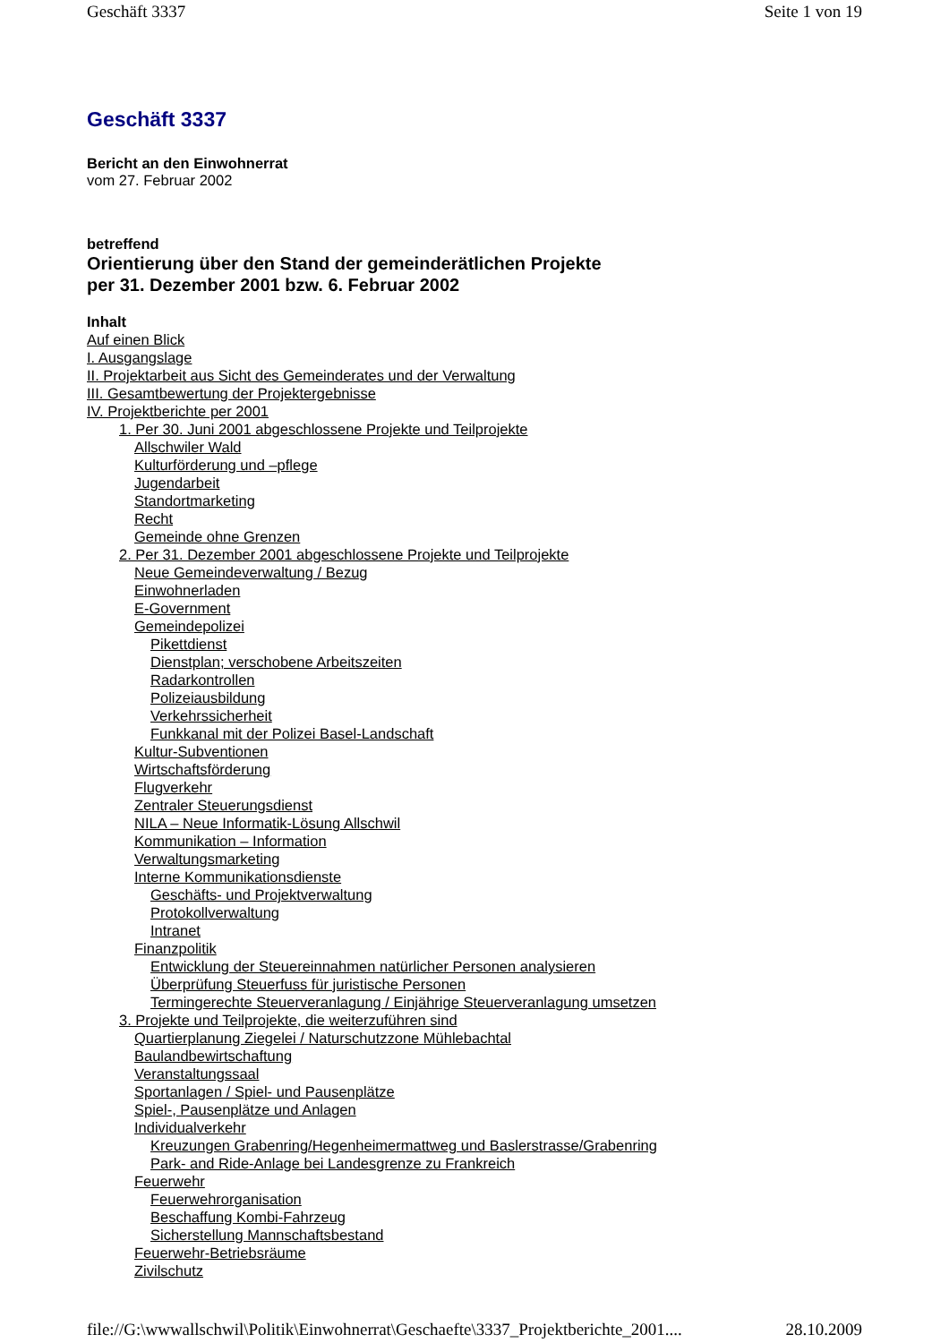Geschäft 3337 Seite 1 von 19
Geschäft 3337
Bericht an den Einwohnerrat
vom 27. Februar 2002
betreffend
Orientierung über den Stand der gemeinderätlichen Projekte
per 31. Dezember 2001 bzw. 6. Februar 2002
Inhalt
Auf einen Blick
I. Ausgangslage
II. Projektarbeit aus Sicht des Gemeinderates und der Verwaltung
III. Gesamtbewertung der Projektergebnisse
IV. Projektberichte per 2001
1. Per 30. Juni 2001 abgeschlossene Projekte und Teilprojekte
Allschwiler Wald
Kulturförderung und –pflege
Jugendarbeit
Standortmarketing
Recht
Gemeinde ohne Grenzen
2. Per 31. Dezember 2001 abgeschlossene Projekte und Teilprojekte
Neue Gemeindeverwaltung / Bezug
Einwohnerladen
E-Government
Gemeindepolizei
Pikettdienst
Dienstplan; verschobene Arbeitszeiten
Radarkontrollen
Polizeiausbildung
Verkehrssicherheit
Funkkanal mit der Polizei Basel-Landschaft
Kultur-Subventionen
Wirtschaftsförderung
Flugverkehr
Zentraler Steuerungsdienst
NILA – Neue Informatik-Lösung Allschwil
Kommunikation – Information
Verwaltungsmarketing
Interne Kommunikationsdienste
Geschäfts- und Projektverwaltung
Protokollverwaltung
Intranet
Finanzpolitik
Entwicklung der Steuereinnahmen natürlicher Personen analysieren
Überprüfung Steuerfuss für juristische Personen
Termingerechte Steuerveranlagung / Einjährige Steuerveranlagung umsetzen
3. Projekte und Teilprojekte, die weiterzuführen sind
Quartierplanung Ziegelei / Naturschutzzone Mühlebachtal
Baulandbewirtschaftung
Veranstaltungssaal
Sportanlagen / Spiel- und Pausenplätze
Spiel-, Pausenplätze und Anlagen
Individualverkehr
Kreuzungen Grabenring/Hegenheimermattweg und Baslerstrasse/Grabenring
Park- and Ride-Anlage bei Landesgrenze zu Frankreich
Feuerwehr
Feuerwehrorganisation
Beschaffung Kombi-Fahrzeug
Sicherstellung Mannschaftsbestand
Feuerwehr-Betriebsräume
Zivilschutz
file://G:\wwwallschwil\Politik\Einwohnerrat\Geschaefte\3337_Projektberichte_2001.... 28.10.2009